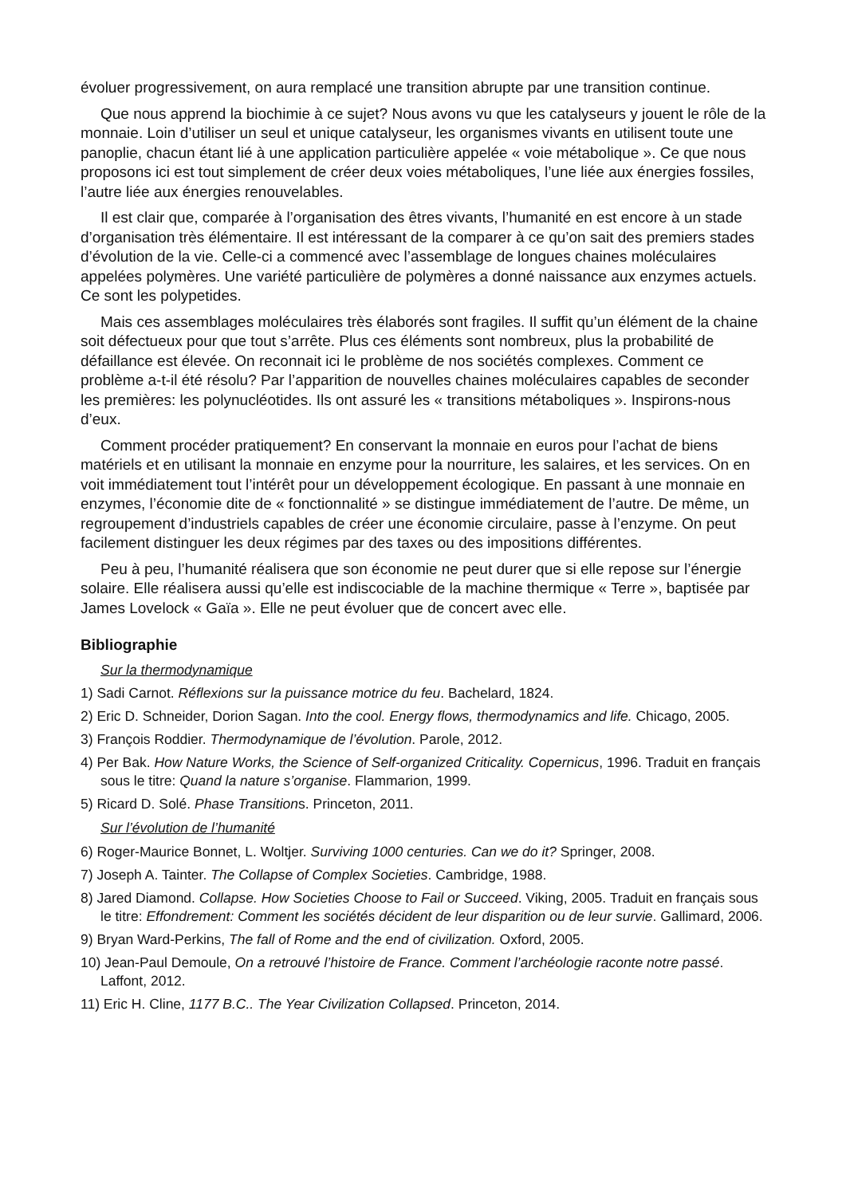évoluer progressivement, on aura remplacé une transition abrupte par une transition continue.
Que nous apprend la biochimie à ce sujet? Nous avons vu que les catalyseurs y jouent le rôle de la monnaie. Loin d’utiliser un seul et unique catalyseur, les organismes vivants en utilisent toute une panoplie, chacun étant lié à une application particulière appelée « voie métabolique ». Ce que nous proposons ici est tout simplement de créer deux voies métaboliques, l’une liée aux énergies fossiles, l’autre liée aux énergies renouvelables.
Il est clair que, comparée à l’organisation des êtres vivants, l’humanité en est encore à un stade d’organisation très élémentaire. Il est intéressant de la comparer à ce qu’on sait des premiers stades d’évolution de la vie. Celle-ci a commencé avec l’assemblage de longues chaines moléculaires appelées polymères. Une variété particulière de polymères a donné naissance aux enzymes actuels. Ce sont les polypetides.
Mais ces assemblages moléculaires très élaborés sont fragiles. Il suffit qu’un élément de la chaine soit défectueux pour que tout s’arrête. Plus ces éléments sont nombreux, plus la probabilité de défaillance est élevée. On reconnait ici le problème de nos sociétés complexes. Comment ce problème a-t-il été résolu? Par l’apparition de nouvelles chaines moléculaires capables de seconder les premières: les polynucléotides. Ils ont assuré les « transitions métaboliques ». Inspirons-nous d’eux.
Comment procéder pratiquement? En conservant la monnaie en euros pour l’achat de biens matériels et en utilisant la monnaie en enzyme pour la nourriture, les salaires, et les services. On en voit immédiatement tout l’intérêt pour un développement écologique. En passant à une monnaie en enzymes, l’économie dite de « fonctionnalité » se distingue immédiatement de l’autre. De même, un regroupement d’industriels capables de créer une économie circulaire, passe à l’enzyme. On peut facilement distinguer les deux régimes par des taxes ou des impositions différentes.
Peu à peu, l’humanité réalisera que son économie ne peut durer que si elle repose sur l’énergie solaire. Elle réalisera aussi qu’elle est indiscociable de la machine thermique « Terre », baptisée par James Lovelock « Gaïa ». Elle ne peut évoluer que de concert avec elle.
Bibliographie
Sur la thermodynamique
1) Sadi Carnot. Réflexions sur la puissance motrice du feu. Bachelard, 1824.
2) Eric D. Schneider, Dorion Sagan. Into the cool. Energy flows, thermodynamics and life. Chicago, 2005.
3) François Roddier. Thermodynamique de l’évolution. Parole, 2012.
4) Per Bak. How Nature Works, the Science of Self-organized Criticality. Copernicus, 1996. Traduit en français sous le titre: Quand la nature s’organise. Flammarion, 1999.
5) Ricard D. Solé. Phase Transitions. Princeton, 2011.
Sur l’évolution de l’humanité
6) Roger-Maurice Bonnet, L. Woltjer. Surviving 1000 centuries. Can we do it? Springer, 2008.
7) Joseph A. Tainter. The Collapse of Complex Societies. Cambridge, 1988.
8) Jared Diamond. Collapse. How Societies Choose to Fail or Succeed. Viking, 2005. Traduit en français sous le titre: Effondrement: Comment les sociétés décident de leur disparition ou de leur survie. Gallimard, 2006.
9) Bryan Ward-Perkins, The fall of Rome and the end of civilization. Oxford, 2005.
10) Jean-Paul Demoule, On a retrouvé l’histoire de France. Comment l’archéologie raconte notre passé. Laffont, 2012.
11) Eric H. Cline, 1177 B.C.. The Year Civilization Collapsed. Princeton, 2014.